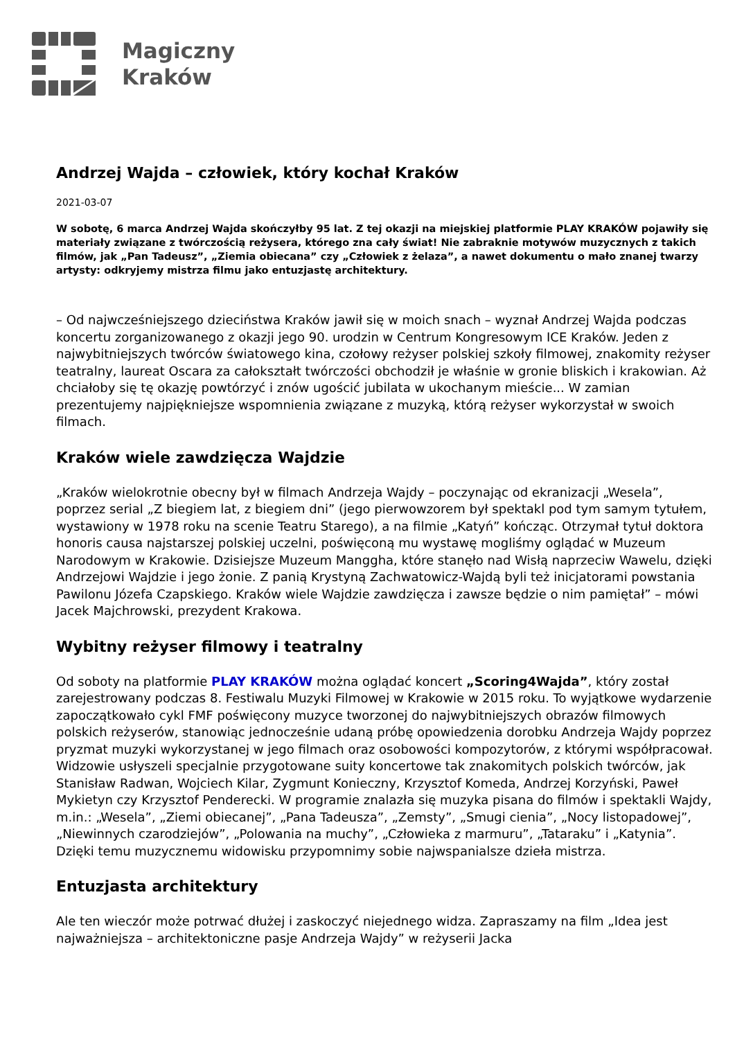Magiczny
Kraków
Andrzej Wajda – człowiek, który kochał Kraków
2021-03-07
W sobotę, 6 marca Andrzej Wajda skończyłby 95 lat. Z tej okazji na miejskiej platformie PLAY KRAKÓW pojawiły się materiały związane z twórczością reżysera, którego zna cały świat! Nie zabraknie motywów muzycznych z takich filmów, jak „Pan Tadeusz”, „Ziemia obiecana” czy „Człowiek z żelaza”, a nawet dokumentu o mało znanej twarzy artysty: odkryjemy mistrza filmu jako entuzjastę architektury.
– Od najwcześniejszego dzieciństwa Kraków jawił się w moich snach – wyznał Andrzej Wajda podczas koncertu zorganizowanego z okazji jego 90. urodzin w Centrum Kongresowym ICE Kraków. Jeden z najwybitniejszych twórców światowego kina, czołowy reżyser polskiej szkoły filmowej, znakomity reżyser teatralny, laureat Oscara za całokształt twórczości obchodził je właśnie w gronie bliskich i krakowian. Aż chciałoby się tę okazję powtórzyć i znów ugościć jubilata w ukochanym mieście... W zamian prezentujemy najpiękniejsze wspomnienia związane z muzyką, którą reżyser wykorzystał w swoich filmach.
Kraków wiele zawdzięcza Wajdzie
„Kraków wielokrotnie obecny był w filmach Andrzeja Wajdy – poczynając od ekranizacji „Wesela”, poprzez serial „Z biegiem lat, z biegiem dni” (jego pierwowzorem był spektakl pod tym samym tytułem, wystawiony w 1978 roku na scenie Teatru Starego), a na filmie „Katyń” kończąc. Otrzymał tytuł doktora honoris causa najstarszej polskiej uczelni, poświęconą mu wystawę mogliśmy oglądać w Muzeum Narodowym w Krakowie. Dzisiejsze Muzeum Manggha, które stanęło nad Wisłą naprzeciw Wawelu, dzięki Andrzejowi Wajdzie i jego żonie. Z panią Krystyną Zachwatowicz-Wajdą byli też inicjatorami powstania Pawilonu Józefa Czapskiego. Kraków wiele Wajdzie zawdzięcza i zawsze będzie o nim pamiętał” – mówi Jacek Majchrowski, prezydent Krakowa.
Wybitny reżyser filmowy i teatralny
Od soboty na platformie PLAY KRAKÓW można oglądać koncert „Scoring4Wajda”, który został zarejestrowany podczas 8. Festiwalu Muzyki Filmowej w Krakowie w 2015 roku. To wyjątkowe wydarzenie zapoczątkowało cykl FMF poświęcony muzyce tworzonej do najwybitniejszych obrazów filmowych polskich reżyserów, stanowiąc jednocześnie udaną próbę opowiedzenia dorobku Andrzeja Wajdy poprzez pryzmat muzyki wykorzystanej w jego filmach oraz osobowości kompozytorów, z którymi współpracował. Widzowie usłyszeli specjalnie przygotowane suity koncertowe tak znakomitych polskich twórców, jak Stanisław Radwan, Wojciech Kilar, Zygmunt Konieczny, Krzysztof Komeda, Andrzej Korzyński, Paweł Mykietyn czy Krzysztof Penderecki. W programie znalazła się muzyka pisana do filmów i spektakli Wajdy, m.in.: „Wesela”, „Ziemi obiecanej”, „Pana Tadeusza”, „Zemsty”, „Smugi cienia”, „Nocy listopadowej”, „Niewinnych czarodziejów”, „Polowania na muchy”, „Człowieka z marmuru”, „Tataraku” i „Katynia”. Dzięki temu muzycznemu widowisku przypomnimy sobie najwspanialsze dzieła mistrza.
Entuzjasta architektury
Ale ten wieczór może potrwać dłużej i zaskoczyć niejednego widza. Zapraszamy na film „Idea jest najważniejsza – architektoniczne pasje Andrzeja Wajdy” w reżyserii Jacka